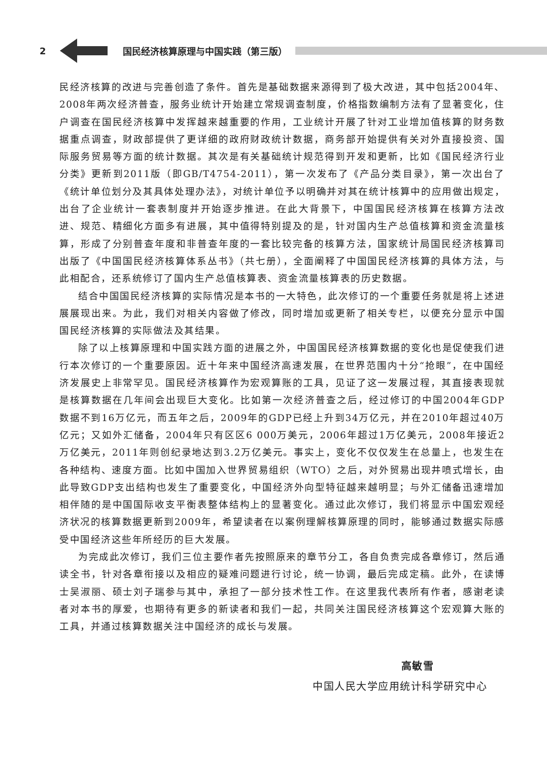2 国民经济核算原理与中国实践（第三版）
民经济核算的改进与完善创造了条件。首先是基础数据来源得到了极大改进，其中包括2004年、2008年两次经济普查，服务业统计开始建立常规调查制度，价格指数编制方法有了显著变化，住户调查在国民经济核算中发挥越来越重要的作用，工业统计开展了针对工业增加值核算的财务数据重点调查，财政部提供了更详细的政府财政统计数据，商务部开始提供有关对外直接投资、国际服务贸易等方面的统计数据。其次是有关基础统计规范得到开发和更新，比如《国民经济行业分类》更新到2011版（即GB/T4754-2011），第一次发布了《产品分类目录》，第一次出台了《统计单位划分及其具体处理办法》，对统计单位予以明确并对其在统计核算中的应用做出规定，出台了企业统计一套表制度并开始逐步推进。在此大背景下，中国国民经济核算在核算方法改进、规范、精细化方面多有进展，其中值得特别提及的是，针对国内生产总值核算和资金流量核算，形成了分别普查年度和非普查年度的一套比较完备的核算方法，国家统计局国民经济核算司出版了《中国国民经济核算体系丛书》（共七册），全面阐释了中国国民经济核算的具体方法，与此相配合，还系统修订了国内生产总值核算表、资金流量核算表的历史数据。
结合中国国民经济核算的实际情况是本书的一大特色，此次修订的一个重要任务就是将上述进展展现出来。为此，我们对相关内容做了修改，同时增加或更新了相关专栏，以便充分显示中国国民经济核算的实际做法及其结果。
除了以上核算原理和中国实践方面的进展之外，中国国民经济核算数据的变化也是促使我们进行本次修订的一个重要原因。近十年来中国经济高速发展，在世界范围内十分“抢眼”，在中国经济发展史上非常罕见。国民经济核算作为宏观算账的工具，见证了这一发展过程，其直接表现就是核算数据在几年间会出现巨大变化。比如第一次经济普查之后，经过修订的中国2004年GDP数据不到16万亿元，而五年之后，2009年的GDP已经上升到34万亿元，并在2010年超过40万亿元；又如外汇储备，2004年只有区区6 000万美元，2006年超过1万亿美元，2008年接近2万亿美元，2011年则创纪录地达到3.2万亿美元。事实上，变化不仅仅发生在总量上，也发生在各种结构、速度方面。比如中国加入世界贸易组织（WTO）之后，对外贸易出现井喷式增长，由此导致GDP支出结构也发生了重要变化，中国经济外向型特征越来越明显；与外汇储备迅速增加相伴随的是中国国际收支平衡表整体结构上的显著变化。通过此次修订，我们将显示中国宏观经济状况的核算数据更新到2009年，希望读者在以案例理解核算原理的同时，能够通过数据实际感受中国经济这些年所经历的巨大发展。
为完成此次修订，我们三位主要作者先按照原来的章节分工，各自负责完成各章修订，然后通读全书，针对各章衔接以及相应的疑难问题进行讨论，统一协调，最后完成定稿。此外，在读博士吴淑丽、硕士刘子瑞参与其中，承担了一部分技术性工作。在这里我代表所有作者，感谢老读者对本书的厚爱，也期待有更多的新读者和我们一起，共同关注国民经济核算这个宏观算大账的工具，并通过核算数据关注中国经济的成长与发展。
高敏雪
中国人民大学应用统计科学研究中心